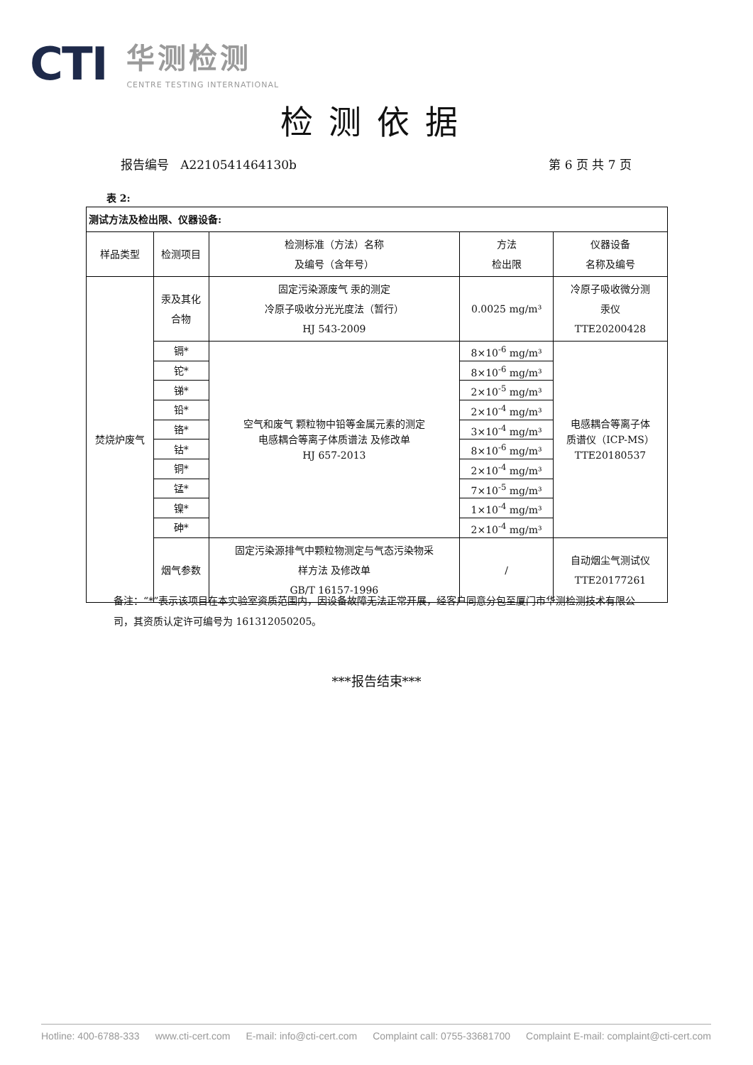CTI
华测检测
CENTRE TESTING INTERNATIONAL
检测依据
报告编号 A2210541464130b 第 6 页 共 7 页
表 2:
| 测试方法及检出限、仪器设备: | | | | |
| 样品类型 | 检测项目 | 检测标准（方法）名称 及编号（含年号） | 方法 检出限 | 仪器设备 名称及编号 |
| 焚烧炉废气 | 汞及其化 合物 | 固定污染源废气 汞的测定 冷原子吸收分光光度法（暂行） HJ 543-2009 | 0.0025 mg/m³ | 冷原子吸收微分测 汞仪 TTE20200428 |
| | 镉* | 空气和废气 颗粒物中铅等金属元素的测定 电感耦合等离子体质谱法 及修改单 HJ 657-2013 | 8×10<sup>-6</sup> mg/m³ | 电感耦合等离子体 质谱仪（ICP-MS） TTE20180537 |
| | 铊* | | 8×10<sup>-6</sup> mg/m³ | |
| | 锑* | | 2×10<sup>-5</sup> mg/m³ | |
| | 铅* | | 2×10<sup>-4</sup> mg/m³ | |
| | 铬* | | 3×10<sup>-4</sup> mg/m³ | |
| | 钴* | | 8×10<sup>-6</sup> mg/m³ | |
| | 铜* | | 2×10<sup>-4</sup> mg/m³ | |
| | 锰* | | 7×10<sup>-5</sup> mg/m³ | |
| | 镍* | | 1×10<sup>-4</sup> mg/m³ | |
| | 砷* | | 2×10<sup>-4</sup> mg/m³ | |
| | 烟气参数 | 固定污染源排气中颗粒物测定与气态污染物采 样方法 及修改单 GB/T 16157-1996 | / | 自动烟尘气测试仪 TTE20177261 |
备注：“*”表示该项目在本实验室资质范围内，因设备故障无法正常开展，经客户同意分包至厦门市华测检测技术有限公司，其资质认定许可编号为 161312050205。
***报告结束***
Hotline: 400-6788-333 www.cti-cert.com E-mail: info@cti-cert.com Complaint call: 0755-33681700 Complaint E-mail: complaint@cti-cert.com